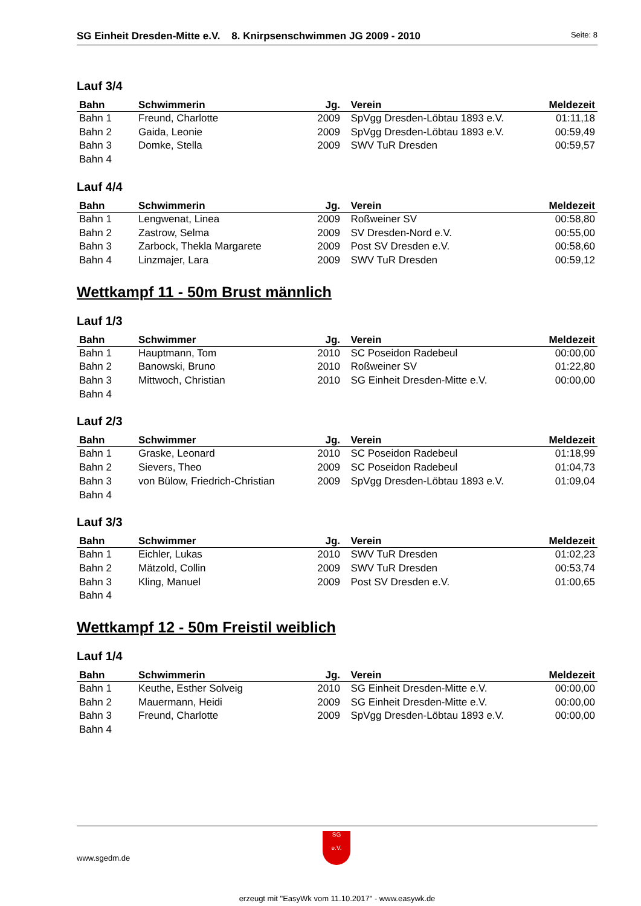SG Einheit Dresden-Mitte e.V. 8. Knirpsenschwimmen JG 2009 - 2010 Seite: 8
Lauf 3/4
| Bahn | Schwimmerin | Jg. | Verein | Meldezeit |
| --- | --- | --- | --- | --- |
| Bahn 1 | Freund, Charlotte | 2009 | SpVgg Dresden-Löbtau 1893 e.V. | 01:11,18 |
| Bahn 2 | Gaida, Leonie | 2009 | SpVgg Dresden-Löbtau 1893 e.V. | 00:59,49 |
| Bahn 3 | Domke, Stella | 2009 | SWV TuR Dresden | 00:59,57 |
| Bahn 4 | | | | |
Lauf 4/4
| Bahn | Schwimmerin | Jg. | Verein | Meldezeit |
| --- | --- | --- | --- | --- |
| Bahn 1 | Lengwenat, Linea | 2009 | Roßweiner SV | 00:58,80 |
| Bahn 2 | Zastrow, Selma | 2009 | SV Dresden-Nord e.V. | 00:55,00 |
| Bahn 3 | Zarbock, Thekla Margarete | 2009 | Post SV Dresden e.V. | 00:58,60 |
| Bahn 4 | Linzmajer, Lara | 2009 | SWV TuR Dresden | 00:59,12 |
Wettkampf 11 - 50m Brust männlich
Lauf 1/3
| Bahn | Schwimmer | Jg. | Verein | Meldezeit |
| --- | --- | --- | --- | --- |
| Bahn 1 | Hauptmann, Tom | 2010 | SC Poseidon Radebeul | 00:00,00 |
| Bahn 2 | Banowski, Bruno | 2010 | Roßweiner SV | 01:22,80 |
| Bahn 3 | Mittwoch, Christian | 2010 | SG Einheit Dresden-Mitte e.V. | 00:00,00 |
| Bahn 4 | | | | |
Lauf 2/3
| Bahn | Schwimmer | Jg. | Verein | Meldezeit |
| --- | --- | --- | --- | --- |
| Bahn 1 | Graske, Leonard | 2010 | SC Poseidon Radebeul | 01:18,99 |
| Bahn 2 | Sievers, Theo | 2009 | SC Poseidon Radebeul | 01:04,73 |
| Bahn 3 | von Bülow, Friedrich-Christian | 2009 | SpVgg Dresden-Löbtau 1893 e.V. | 01:09,04 |
| Bahn 4 | | | | |
Lauf 3/3
| Bahn | Schwimmer | Jg. | Verein | Meldezeit |
| --- | --- | --- | --- | --- |
| Bahn 1 | Eichler, Lukas | 2010 | SWV TuR Dresden | 01:02,23 |
| Bahn 2 | Mätzold, Collin | 2009 | SWV TuR Dresden | 00:53,74 |
| Bahn 3 | Kling, Manuel | 2009 | Post SV Dresden e.V. | 01:00,65 |
| Bahn 4 | | | | |
Wettkampf 12 - 50m Freistil weiblich
Lauf 1/4
| Bahn | Schwimmerin | Jg. | Verein | Meldezeit |
| --- | --- | --- | --- | --- |
| Bahn 1 | Keuthe, Esther Solveig | 2010 | SG Einheit Dresden-Mitte e.V. | 00:00,00 |
| Bahn 2 | Mauermann, Heidi | 2009 | SG Einheit Dresden-Mitte e.V. | 00:00,00 |
| Bahn 3 | Freund, Charlotte | 2009 | SpVgg Dresden-Löbtau 1893 e.V. | 00:00,00 |
| Bahn 4 | | | | |
www.sgedm.de
SG
e.V.
erzeugt mit "EasyWk vom 11.10.2017" - www.easywk.de